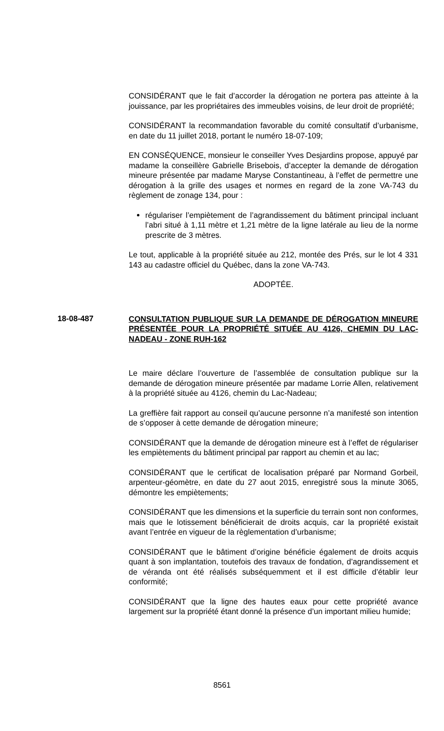CONSIDÉRANT que le fait d’accorder la dérogation ne portera pas atteinte à la jouissance, par les propriétaires des immeubles voisins, de leur droit de propriété;
CONSIDÉRANT la recommandation favorable du comité consultatif d’urbanisme, en date du 11 juillet 2018, portant le numéro 18-07-109;
EN CONSÉQUENCE, monsieur le conseiller Yves Desjardins propose, appuyé par madame la conseillère Gabrielle Brisebois, d’accepter la demande de dérogation mineure présentée par madame Maryse Constantineau, à l’effet de permettre une dérogation à la grille des usages et normes en regard de la zone VA-743 du règlement de zonage 134, pour :
régulariser l’empiètement de l’agrandissement du bâtiment principal incluant l’abri situé à 1,11 mètre et 1,21 mètre de la ligne latérale au lieu de la norme prescrite de 3 mètres.
Le tout, applicable à la propriété située au 212, montée des Prés, sur le lot 4 331 143 au cadastre officiel du Québec, dans la zone VA-743.
ADOPTÉE.
18-08-487
CONSULTATION PUBLIQUE SUR LA DEMANDE DE DÉROGATION MINEURE PRÉSENTÉE POUR LA PROPRIÉTÉ SITUÉE AU 4126, CHEMIN DU LAC-NADEAU - ZONE RUH-162
Le maire déclare l’ouverture de l’assemblée de consultation publique sur la demande de dérogation mineure présentée par madame Lorrie Allen, relativement à la propriété située au 4126, chemin du Lac-Nadeau;
La greffière fait rapport au conseil qu’aucune personne n’a manifesté son intention de s’opposer à cette demande de dérogation mineure;
CONSIDÉRANT que la demande de dérogation mineure est à l’effet de régulariser les empiètements du bâtiment principal par rapport au chemin et au lac;
CONSIDÉRANT que le certificat de localisation préparé par Normand Gorbeil, arpenteur-géomètre, en date du 27 aout 2015, enregistré sous la minute 3065, démontre les empiètements;
CONSIDÉRANT que les dimensions et la superficie du terrain sont non conformes, mais que le lotissement bénéficierait de droits acquis, car la propriété existait avant l’entrée en vigueur de la règlementation d’urbanisme;
CONSIDÉRANT que le bâtiment d’origine bénéficie également de droits acquis quant à son implantation, toutefois des travaux de fondation, d’agrandissement et de véranda ont été réalisés subséquemment et il est difficile d’établir leur conformité;
CONSIDÉRANT que la ligne des hautes eaux pour cette propriété avance largement sur la propriété étant donné la présence d’un important milieu humide;
8561